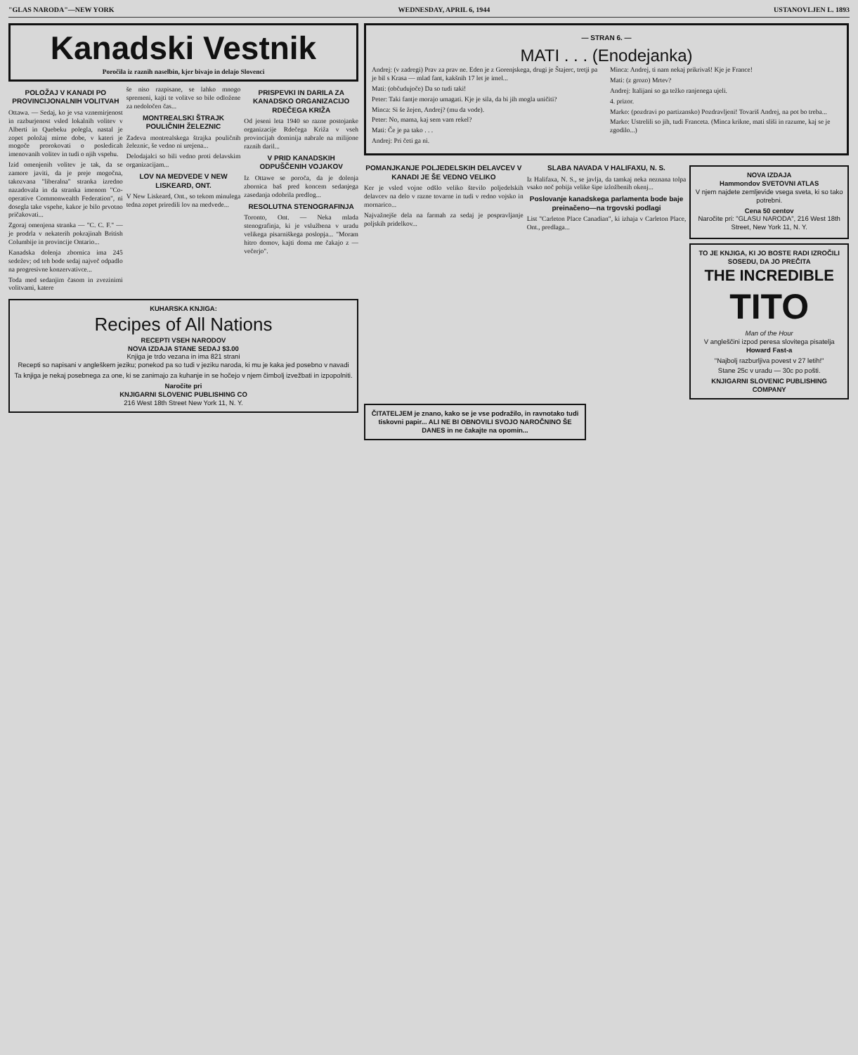"GLAS NARODA"—NEW YORK WEDNESDAY, APRIL 6, 1944 USTANOVLJEN L. 1893
Kanadski Vestnik
Poročila iz raznih naselbin, kjer bivajo in delajo Slovenci
POLOŽAJ V KANADI PO PROVINCIJONALNIH VOLITVAH
Ottawa. — Sedaj, ko je vsa vznemirjenost in razburjenost vsled lokalnih volitev v Alberti in Quebeku polegla, nastal je zopet položaj mirne dobe, v kateri je mogoče prorokovati o posledicah imenovanih volitev in tudi o njih vspehu.
Izid omenjenih volitev je tak, da se zamore javiti, da je preje mogočna, takozvana "liberalna" stranka izredno nazadovala in da stranka imenom "Co-operative Commonwealth Federation", ni dosegla take vspehe, kakor je bilo prvotno pričakovati...
Zgoraj omenjena stranka — "C. C. F." — je prodrla v nekaterih pokrajinah British Columbije in provincije Ontario...
Kanadska dolenja zbornica ima 245 sedežev; od teh bode sedaj največ odpadlo na progresivne konzervativce...
Toda med sedanjim časom in zvezinimi volitvami, katere
še niso razpisane, se lahko mnogo spremeni, kajti te volitve so bile odložene za nedoločen čas...
MONTREALSKI ŠTRAJK POULIČNIH ŽELEZNIC
Zadeva montrealskega štrajka pouličnih železnic, še vedno ni urejena...
Delodajalci so bili vedno proti delavskim organizacijam...
LOV NA MEDVEDE V NEW LISKEARD, ONT.
V New Liskeard, Ont., so tekom minulega tedna zopet priredili lov na medvede...
PRISPEVKI IN DARILA ZA KANADSKO ORGANIZACIJO RDEČEGA KRIŽA
Od jeseni leta 1940 so razne postojanke organizacije Rdečega Križa v vseh provincijah dominija nabrale na milijone raznih daril...
V PRID KANADSKIH ODPUŠČENIH VOJAKOV
Iz Ottawe se poroča, da je dolenja zbornica baš pred koncem sedanjega zasedanja odobrila predlog...
RESOLUTNA STENOGRAFINJA
Toronto, Ont. — Neka mlada stenografinja, ki je vslužbena v uradu velikega pisarniškega poslopja... "Moram hitro domov, kajti doma me čakajo z — večerjo".
KUHARSKA KNJIGA:
Recipes of All Nations
RECEPTI VSEH NARODOV
NOVA IZDAJA STANE SEDAJ $3.00
Knjiga je trdo vezana in ima 821 strani
Recepti so napisani v angleškem jeziku; ponekod pa so tudi v jeziku naroda, ki mu je kaka jed posebno v navadi
Ta knjiga je nekaj posebnega za one, ki se zanimajo za kuhanje in se hočejo v njem čimbolj izvežbati in izpopolniti.
Naročite pri
KNJIGARNI SLOVENIC PUBLISHING CO
216 West 18th Street New York 11, N. Y.
— STRAN 6. —
MATI . . . (Enodejanka)
Andrej: (v zadregi) Prav za prav ne. Eden je z Gorenjskega, drugi je Štajerc, tretji pa je bil s Krasa — mlad fant, kakšnih 17 let je imel...
Mati: (občudujoče) Da so tudi taki!
Peter: Taki fantje morajo umagati. Kje je sila, da bi jih mogla uničiti?
Minca: Si še žejen, Andrej? (mu da vode).
Peter: No, mama, kaj sem vam rekel?
Mati: Če je pa tako . . .
Andrej: Pri četi ga ni.
Minca: Andrej, ti nam nekaj prikrivaš! Kje je France!
Mati: (z grozo) Mrtev?
Andrej: Italijani so ga težko ranjenega ujeli.
4. prizor.
Marko: (pozdravi po partizansko) Pozdravljeni! Tovariš Andrej, na pot bo treba...
Marko: Ustrelili so jih, tudi Franceta. (Minca krikne, mati sliši in razume, kaj se je zgodilo...)
POMANJKANJE POLJEDELSKIH DELAVCEV V KANADI JE ŠE VEDNO VELIKO
Ker je vsled vojne odšlo veliko število poljedelskih delavcev na delo v razne tovarne in tudi v redno vojsko in mornarico...
Najvažnejše dela na farmah za sedaj je pospravljanje poljskih pridelkov...
SLABA NAVADA V HALIFAXU, N. S.
Iz Halifaxa, N. S., se javlja, da tamkaj neka neznana tolpa vsako noč pobija velike šipe izložbenih okenj...
Poslovanje kanadskega parlamenta bode baje preinačeno—na trgovski podlagi
List "Carleton Place Canadian", ki izhaja v Carleton Place, Ont., predlaga...
NOVA IZDAJA
Hammondov SVETOVNI ATLAS
V njem najdete zemljevide vsega sveta, ki so tako potrebni.
Cena 50 centov
Naročite pri: "GLASU NARODA", 216 West 18th Street, New York 11, N. Y.
TO JE KNJIGA, KI JO BOSTE RADI IZROČILI SOSEDU, DA JO PREČITA
THE INCREDIBLE
TITO
Man of the Hour
V angleščini izpod peresa slovitega pisatelja Howard Fast-a
"Najbolj razburljiva povest v 27 letih!"
Stane 25c v uradu — 30c po pošti.
KNJIGARNI SLOVENIC PUBLISHING COMPANY
ČITATELJEM je znano, kako se je vse podražilo, in ravnotako tudi tiskovni papir... ALI NE BI OBNOVILI SVOJO NAROČNINO ŠE DANES in ne čakajte na opomin...